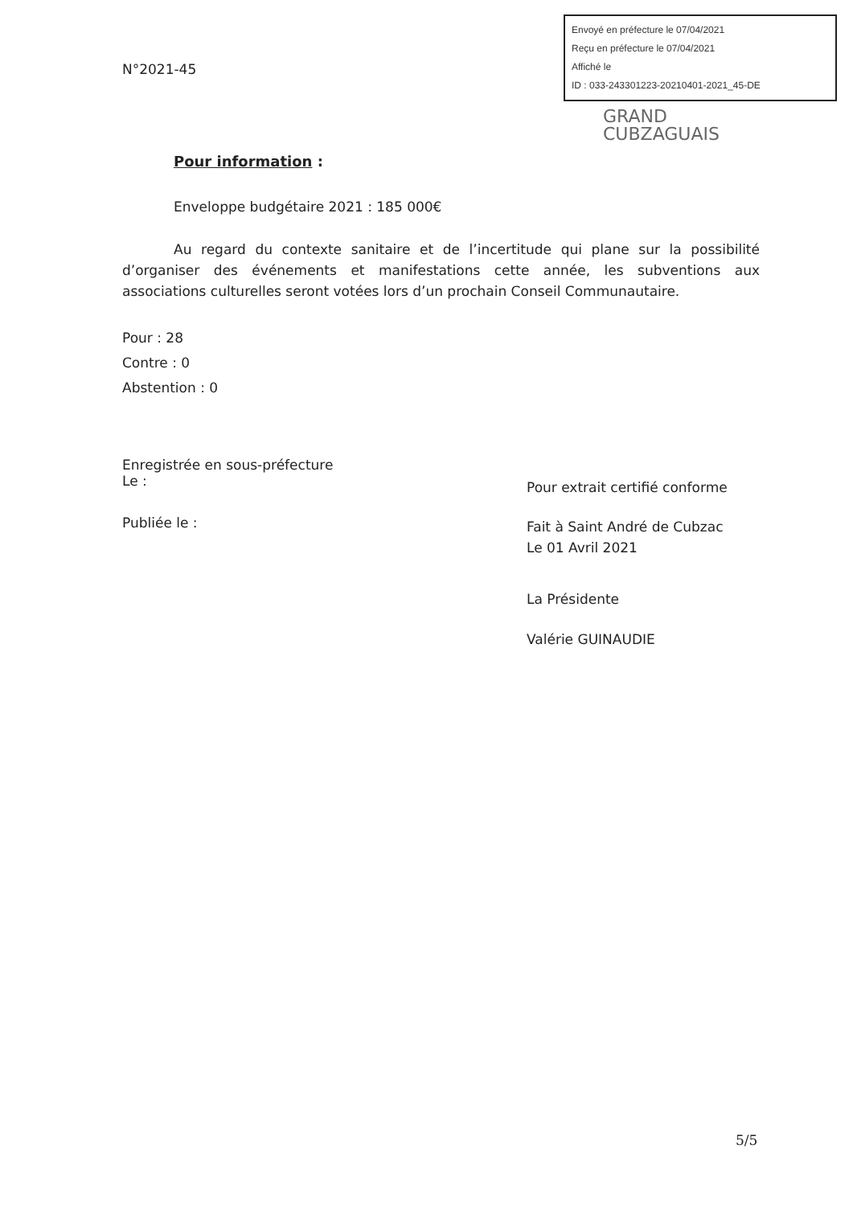N°2021-45
Envoyé en préfecture le 07/04/2021
Reçu en préfecture le 07/04/2021
Affiché le
ID : 033-243301223-20210401-2021_45-DE
GRAND
CUBZAGUAIS
Pour information :
Enveloppe budgétaire 2021 : 185 000€
Au regard du contexte sanitaire et de l’incertitude qui plane sur la possibilité d’organiser des événements et manifestations cette année, les subventions aux associations culturelles seront votées lors d’un prochain Conseil Communautaire.
Pour : 28
Contre : 0
Abstention : 0
Enregistrée en sous-préfecture
Le :
Publiée le :
Pour extrait certifié conforme
Fait à Saint André de Cubzac
Le 01 Avril 2021
La Présidente
Valérie GUINAUDIE
5/5